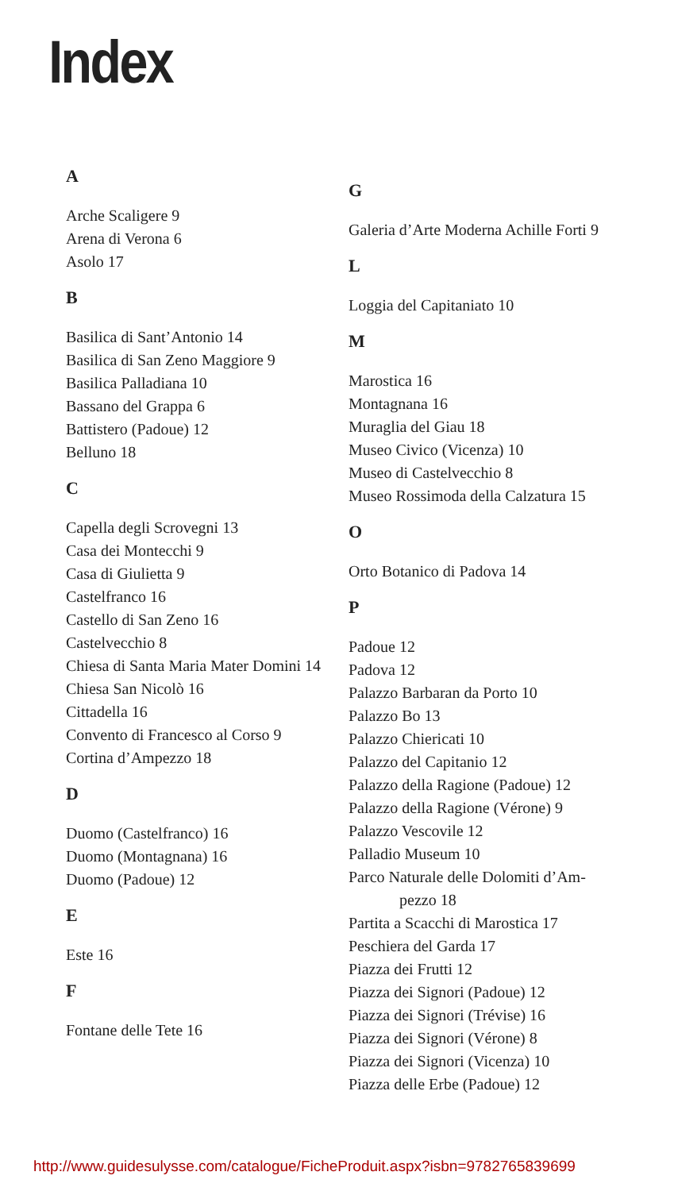Index
A
Arche Scaligere 9
Arena di Verona 6
Asolo 17
B
Basilica di Sant’Antonio 14
Basilica di San Zeno Maggiore 9
Basilica Palladiana 10
Bassano del Grappa 6
Battistero (Padoue) 12
Belluno 18
C
Capella degli Scrovegni 13
Casa dei Montecchi 9
Casa di Giulietta 9
Castelfranco 16
Castello di San Zeno 16
Castelvecchio 8
Chiesa di Santa Maria Mater Domini 14
Chiesa San Nicolò 16
Cittadella 16
Convento di Francesco al Corso 9
Cortina d’Ampezzo 18
D
Duomo (Castelfranco) 16
Duomo (Montagnana) 16
Duomo (Padoue) 12
E
Este 16
F
Fontane delle Tete 16
G
Galeria d’Arte Moderna Achille Forti 9
L
Loggia del Capitaniato 10
M
Marostica 16
Montagnana 16
Muraglia del Giau 18
Museo Civico (Vicenza) 10
Museo di Castelvecchio 8
Museo Rossimoda della Calzatura 15
O
Orto Botanico di Padova 14
P
Padoue 12
Padova 12
Palazzo Barbaran da Porto 10
Palazzo Bo 13
Palazzo Chiericati 10
Palazzo del Capitanio 12
Palazzo della Ragione (Padoue) 12
Palazzo della Ragione (Vérone) 9
Palazzo Vescovile 12
Palladio Museum 10
Parco Naturale delle Dolomiti d’Am-
pezzo 18
Partita a Scacchi di Marostica 17
Peschiera del Garda 17
Piazza dei Frutti 12
Piazza dei Signori (Padoue) 12
Piazza dei Signori (Trévise) 16
Piazza dei Signori (Vérone) 8
Piazza dei Signori (Vicenza) 10
Piazza delle Erbe (Padoue) 12
http://www.guidesulysse.com/catalogue/FicheProduit.aspx?isbn=9782765839699